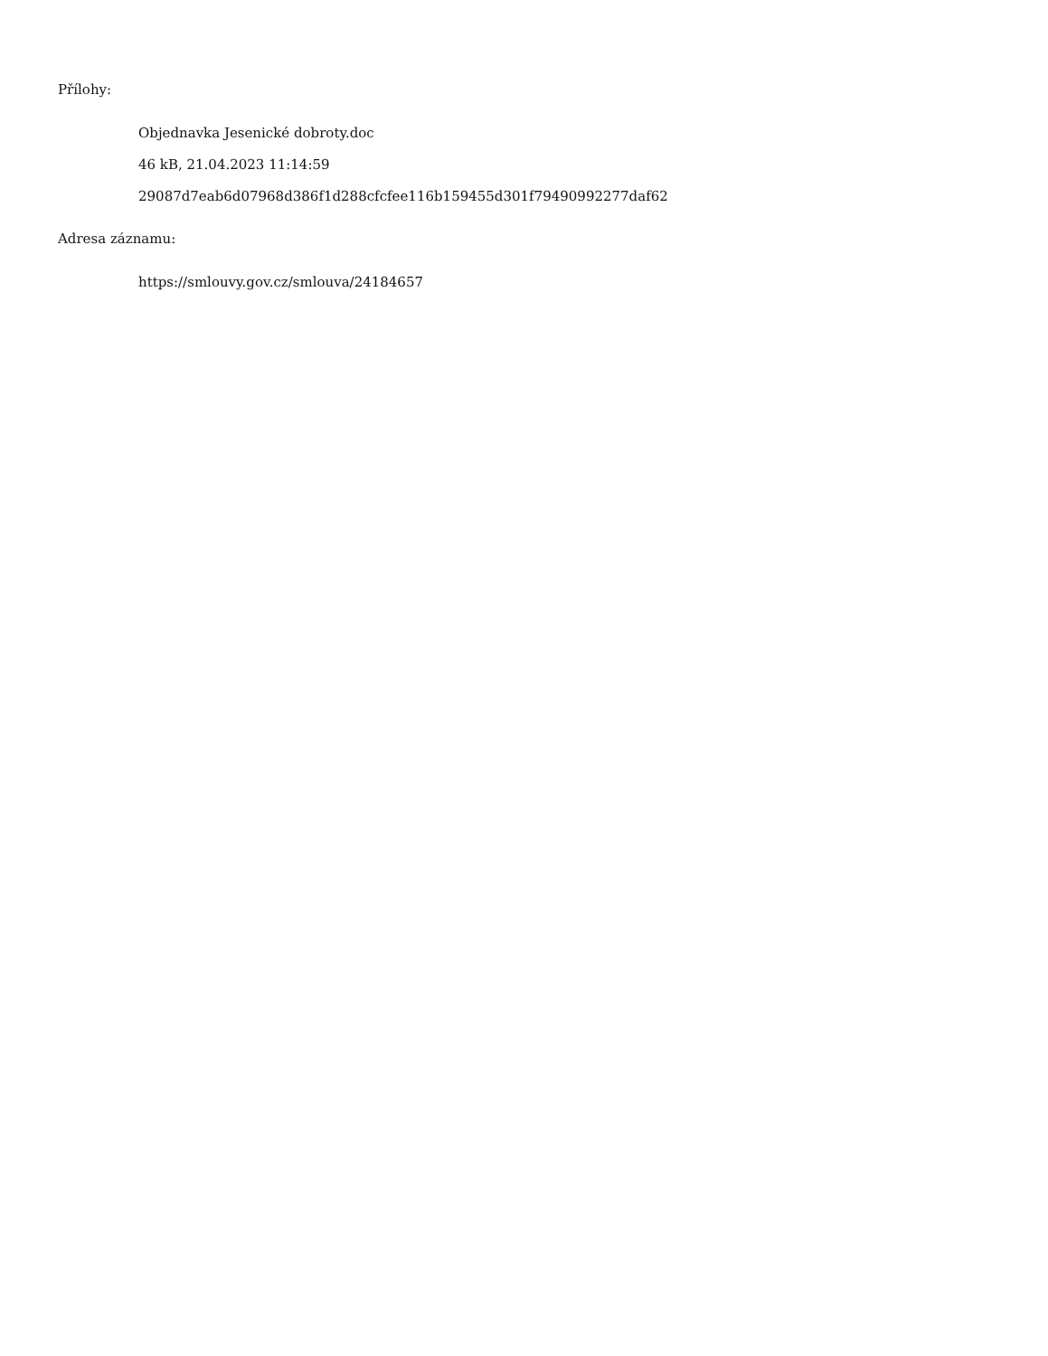Přílohy:
Objednavka Jesenické dobroty.doc
46 kB, 21.04.2023 11:14:59
29087d7eab6d07968d386f1d288cfcfee116b159455d301f79490992277daf62
Adresa záznamu:
https://smlouvy.gov.cz/smlouva/24184657